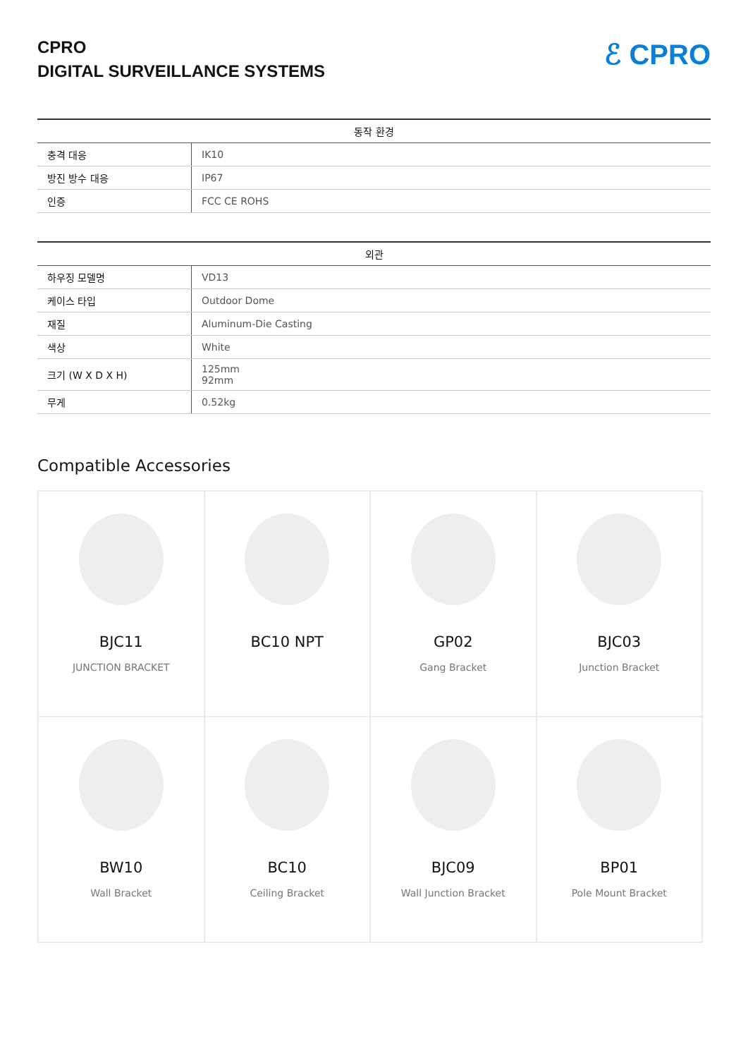CPRO
DIGITAL SURVEILLANCE SYSTEMS
ℰ CPRO
| 동작 환경 | |
| --- | --- |
| 충격 대응 | IK10 |
| 방진 방수 대응 | IP67 |
| 인증 | FCC CE ROHS |
| 외관 | |
| --- | --- |
| 하우징 모델명 | VD13 |
| 케이스 타입 | Outdoor Dome |
| 재질 | Aluminum-Die Casting |
| 색상 | White |
| 크기 (W X D X H) | 125mm 92mm |
| 무게 | 0.52kg |
Compatible Accessories
| BJC11 JUNCTION BRACKET | BC10 NPT | GP02 Gang Bracket | BJC03 Junction Bracket |
| BW10 Wall Bracket | BC10 Ceiling Bracket | BJC09 Wall Junction Bracket | BP01 Pole Mount Bracket |